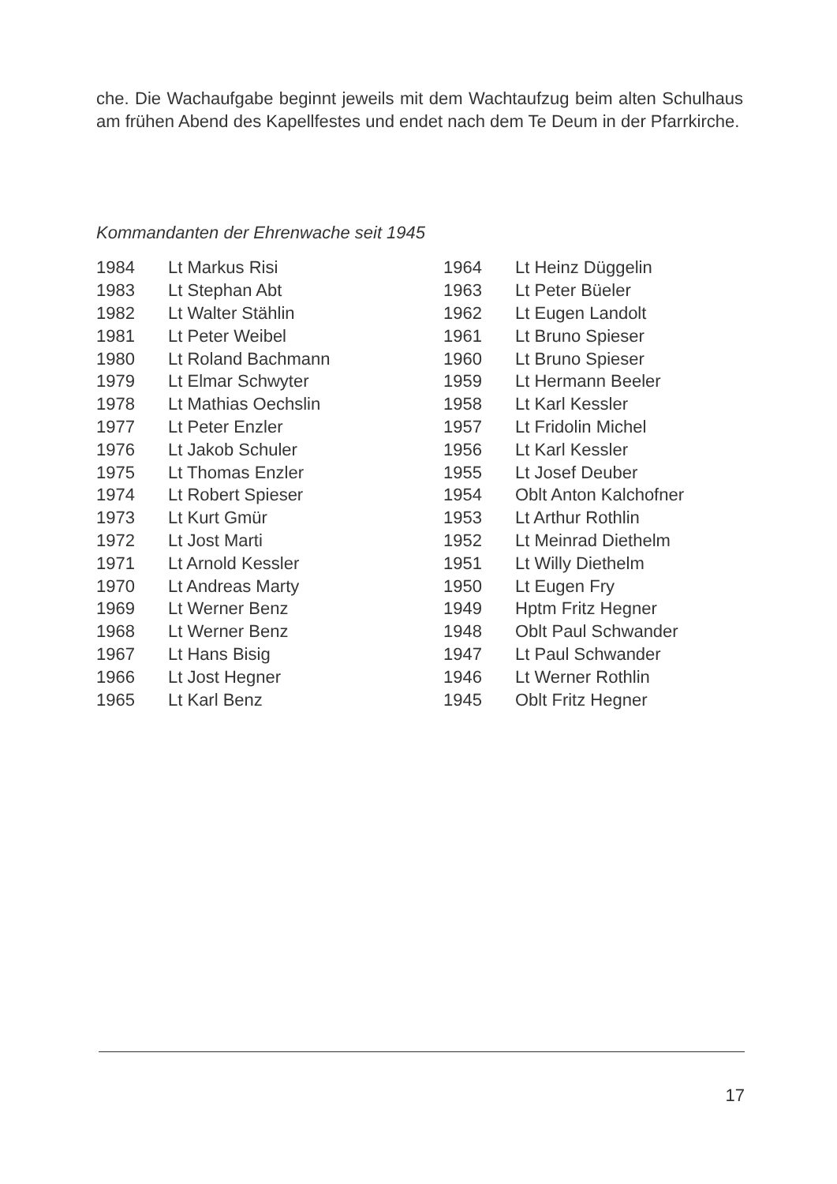che. Die Wachaufgabe beginnt jeweils mit dem Wachtaufzug beim alten Schulhaus am frühen Abend des Kapellfestes und endet nach dem Te Deum in der Pfarrkirche.
Kommandanten der Ehrenwache seit 1945
| 1984 | Lt Markus Risi |
| 1983 | Lt Stephan Abt |
| 1982 | Lt Walter Stählin |
| 1981 | Lt Peter Weibel |
| 1980 | Lt Roland Bachmann |
| 1979 | Lt Elmar Schwyter |
| 1978 | Lt Mathias Oechslin |
| 1977 | Lt Peter Enzler |
| 1976 | Lt Jakob Schuler |
| 1975 | Lt Thomas Enzler |
| 1974 | Lt Robert Spieser |
| 1973 | Lt Kurt Gmür |
| 1972 | Lt Jost Marti |
| 1971 | Lt Arnold Kessler |
| 1970 | Lt Andreas Marty |
| 1969 | Lt Werner Benz |
| 1968 | Lt Werner Benz |
| 1967 | Lt Hans Bisig |
| 1966 | Lt Jost Hegner |
| 1965 | Lt Karl Benz |
| 1964 | Lt Heinz Düggelin |
| 1963 | Lt Peter Büeler |
| 1962 | Lt Eugen Landolt |
| 1961 | Lt Bruno Spieser |
| 1960 | Lt Bruno Spieser |
| 1959 | Lt Hermann Beeler |
| 1958 | Lt Karl Kessler |
| 1957 | Lt Fridolin Michel |
| 1956 | Lt Karl Kessler |
| 1955 | Lt Josef Deuber |
| 1954 | Oblt Anton Kalchofner |
| 1953 | Lt Arthur Rothlin |
| 1952 | Lt Meinrad Diethelm |
| 1951 | Lt Willy Diethelm |
| 1950 | Lt Eugen Fry |
| 1949 | Hptm Fritz Hegner |
| 1948 | Oblt Paul Schwander |
| 1947 | Lt Paul Schwander |
| 1946 | Lt Werner Rothlin |
| 1945 | Oblt Fritz Hegner |
17